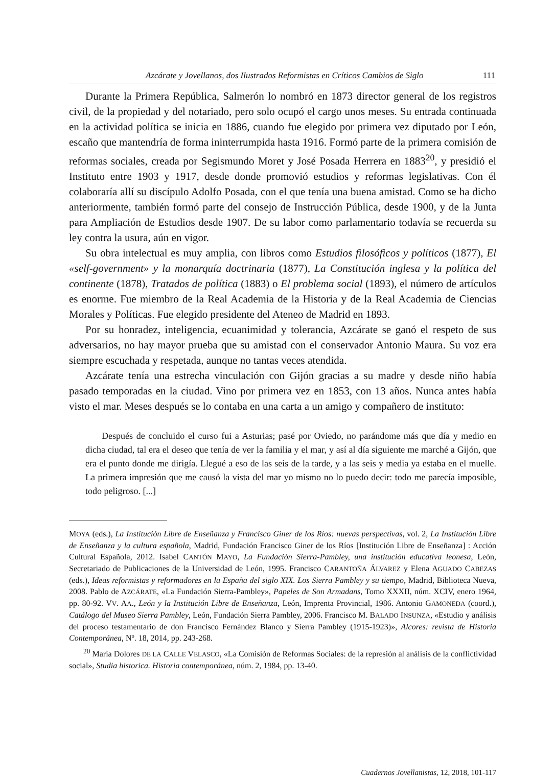Azcárate y Jovellanos, dos Ilustrados Reformistas en Críticos Cambios de Siglo 111
Durante la Primera República, Salmerón lo nombró en 1873 director general de los registros civil, de la propiedad y del notariado, pero solo ocupó el cargo unos meses. Su entrada continuada en la actividad política se inicia en 1886, cuando fue elegido por primera vez diputado por León, escaño que mantendría de forma ininterrumpida hasta 1916. Formó parte de la primera comisión de reformas sociales, creada por Segismundo Moret y José Posada Herrera en 1883<sup>20</sup>, y presidió el Instituto entre 1903 y 1917, desde donde promovió estudios y reformas legislativas. Con él colaboraría allí su discípulo Adolfo Posada, con el que tenía una buena amistad. Como se ha dicho anteriormente, también formó parte del consejo de Instrucción Pública, desde 1900, y de la Junta para Ampliación de Estudios desde 1907. De su labor como parlamentario todavía se recuerda su ley contra la usura, aún en vigor.
Su obra intelectual es muy amplia, con libros como Estudios filosóficos y políticos (1877), El «self-government» y la monarquía doctrinaria (1877), La Constitución inglesa y la política del continente (1878), Tratados de política (1883) o El problema social (1893), el número de artículos es enorme. Fue miembro de la Real Academia de la Historia y de la Real Academia de Ciencias Morales y Políticas. Fue elegido presidente del Ateneo de Madrid en 1893.
Por su honradez, inteligencia, ecuanimidad y tolerancia, Azcárate se ganó el respeto de sus adversarios, no hay mayor prueba que su amistad con el conservador Antonio Maura. Su voz era siempre escuchada y respetada, aunque no tantas veces atendida.
Azcárate tenía una estrecha vinculación con Gijón gracias a su madre y desde niño había pasado temporadas en la ciudad. Vino por primera vez en 1853, con 13 años. Nunca antes había visto el mar. Meses después se lo contaba en una carta a un amigo y compañero de instituto:
Después de concluido el curso fui a Asturias; pasé por Oviedo, no parándome más que día y medio en dicha ciudad, tal era el deseo que tenía de ver la familia y el mar, y así al día siguiente me marché a Gijón, que era el punto donde me dirigía. Llegué a eso de las seis de la tarde, y a las seis y media ya estaba en el muelle. La primera impresión que me causó la vista del mar yo mismo no lo puedo decir: todo me parecía imposible, todo peligroso. [...]
MOYA (eds.), La Institución Libre de Enseñanza y Francisco Giner de los Ríos: nuevas perspectivas, vol. 2, La Institución Libre de Enseñanza y la cultura española, Madrid, Fundación Francisco Giner de los Ríos [Institución Libre de Enseñanza] : Acción Cultural Española, 2012. Isabel CANTÓN MAYO, La Fundación Sierra-Pambley, una institución educativa leonesa, León, Secretariado de Publicaciones de la Universidad de León, 1995. Francisco CARANTOÑA ÁLVAREZ y Elena AGUADO CABEZAS (eds.), Ideas reformistas y reformadores en la España del siglo XIX. Los Sierra Pambley y su tiempo, Madrid, Biblioteca Nueva, 2008. Pablo de AZCÁRATE, «La Fundación Sierra-Pambley», Papeles de Son Armadans, Tomo XXXII, núm. XCIV, enero 1964, pp. 80-92. VV. AA., León y la Institución Libre de Enseñanza, León, Imprenta Provincial, 1986. Antonio GAMONEDA (coord.), Catálogo del Museo Sierra Pambley, León, Fundación Sierra Pambley, 2006. Francisco M. BALADO INSUNZA, «Estudio y análisis del proceso testamentario de don Francisco Fernández Blanco y Sierra Pambley (1915-1923)», Alcores: revista de Historia Contemporánea, Nº. 18, 2014, pp. 243-268.
<sup>20</sup> María Dolores DE LA CALLE VELASCO, «La Comisión de Reformas Sociales: de la represión al análisis de la conflictividad social», Studia historica. Historia contemporánea, núm. 2, 1984, pp. 13-40.
Cuadernos Jovellanistas, 12, 2018, 101-117